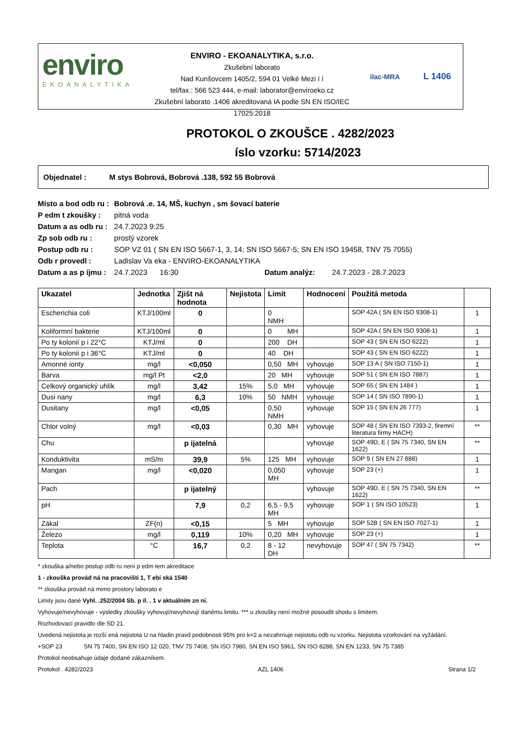enviro
EKOANALYTIKA
ENVIRO - EKOANALYTIKA, s.r.o.
Zkušební laborato
Nad Kunšovcem 1405/2, 594 01 Velké Mezi í í
tel/fax.: 566 523 444, e-mail: laborator@enviroeko.cz
Zkušební laborato .1406 akreditovaná IA podle SN EN ISO/IEC 17025:2018
ilac-MRA L 1406
PROTOKOL O ZKOUŠCE . 4282/2023
íslo vzorku: 5714/2023
Objednatel : M stys Bobrová, Bobrová .138, 592 55 Bobrová
| Místo a bod odb ru : | Bobrová .e. 14, MŠ, kuchyn , sm šovací baterie | | |
| P edm t zkoušky : | pitná voda | | |
| Datum a as odb ru : | 24.7.2023 9:25 | | |
| Zp sob odb ru : | prostý vzorek | | |
| Postup odb ru : | SOP VZ 01 ( SN EN ISO 5667-1, 3, 14; SN ISO 5667-5; SN EN ISO 19458, TNV 75 7055) | | |
| Odb r provedl : | Ladislav Va eka - ENVIRO-EKOANALYTIKA | | |
| Datum a as p íjmu : | 24.7.2023 16:30 | Datum analýz: | 24.7.2023 - 28.7.2023 |
| Ukazatel | Jednotka | Zjišt ná hodnota | Nejistota | Limit | Hodnocení | Použitá metoda | |
| --- | --- | --- | --- | --- | --- | --- | --- |
| Escherichia coli | KTJ/100ml | 0 | | 0 NMH | | SOP 42A ( SN EN ISO 9308-1) | 1 |
| Koliformní bakterie | KTJ/100ml | 0 | | 0 MH | | SOP 42A ( SN EN ISO 9308-1) | 1 |
| Po ty kolonií p i 22°C | KTJ/ml | 0 | | 200 DH | | SOP 43 ( SN EN ISO 6222) | 1 |
| Po ty kolonií p i 36°C | KTJ/ml | 0 | | 40 DH | | SOP 43 ( SN EN ISO 6222) | 1 |
| Amonné ionty | mg/l | <0,050 | | 0,50 MH | vyhovuje | SOP 13 A ( SN ISO 7150-1) | 1 |
| Barva | mg/l Pt | <2,0 | | 20 MH | vyhovuje | SOP 51 ( SN EN ISO 7887) | 1 |
| Celkový organický uhlík | mg/l | 3,42 | 15% | 5,0 MH | vyhovuje | SOP 65 ( SN EN 1484 ) | 1 |
| Dusi nany | mg/l | 6,3 | 10% | 50 NMH | vyhovuje | SOP 14 ( SN ISO 7890-1) | 1 |
| Dusitany | mg/l | <0,05 | | 0,50 NMH | vyhovuje | SOP 15 ( SN EN 26 777) | 1 |
| Chlor volný | mg/l | <0,03 | | 0,30 MH | vyhovuje | SOP 48 ( SN EN ISO 7393-2, firemní literatura firmy HACH) | ** |
| Chu | | p ijatelná | | | vyhovuje | SOP 49D, E ( SN 75 7340, SN EN 1622) | ** |
| Konduktivita | mS/m | 39,9 | 5% | 125 MH | vyhovuje | SOP 9 ( SN EN 27 888) | 1 |
| Mangan | mg/l | <0,020 | | 0,050 MH | vyhovuje | SOP 23 (+) | 1 |
| Pach | | p ijatelný | | | vyhovuje | SOP 49D, E ( SN 75 7340, SN EN 1622) | ** |
| pH | | 7,9 | 0,2 | 6,5 - 9,5 MH | vyhovuje | SOP 1 ( SN ISO 10523) | 1 |
| Zákal | ZF(n) | <0,15 | | 5 MH | vyhovuje | SOP 52B ( SN EN ISO 7027-1) | 1 |
| Železo | mg/l | 0,119 | 10% | 0,20 MH | vyhovuje | SOP 23 (+) | 1 |
| Teplota | °C | 16,7 | 0,2 | 8 - 12 DH | nevyhovuje | SOP 47 ( SN 75 7342) | ** |
* zkouška a/nebo postup odb ru není p edm tem akreditace
1 - zkouška provád ná na pracovišti 1, T ebí ská 1540
** zkouška provád ná mimo prostory laborato e
Limity jsou dané Vyhl. .252/2004 Sb. p íl. . 1 v aktuálním zn ní.
Vyhovuje/nevyhovuje - výsledky zkoušky vyhovují/nevyhovují danému limitu. *** u zkoušky není možné posoudit shodu s limitem.
Rozhodovací pravidlo dle SD 21.
Uvedená nejistota je rozší ená nejistota U na hladin pravd podobnosti 95% pro k=2 a nezahrnuje nejistotu odb ru vzorku. Nejistota vzorkování na vyžádání.
+SOP 23 SN 75 7400, SN EN ISO 12 020, TNV 75 7408, SN ISO 7980, SN EN ISO 5961, SN ISO 8288, SN EN 1233, SN 75 7385
Protokol neobsahuje údaje dodané zákazníkem.
Protokol . 4282/2023 AZL 1406 Strana 1/2